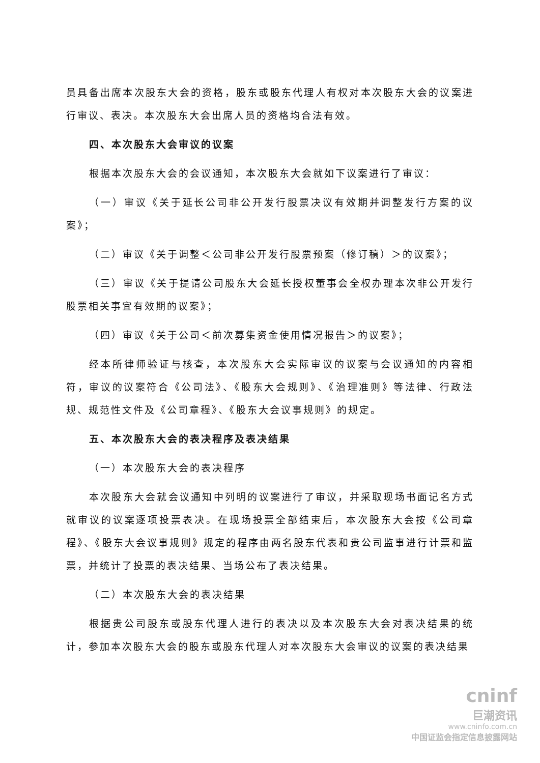员具备出席本次股东大会的资格，股东或股东代理人有权对本次股东大会的议案进行审议、表决。本次股东大会出席人员的资格均合法有效。
四、本次股东大会审议的议案
根据本次股东大会的会议通知，本次股东大会就如下议案进行了审议：
（一）审议《关于延长公司非公开发行股票决议有效期并调整发行方案的议案》；
（二）审议《关于调整＜公司非公开发行股票预案（修订稿）＞的议案》；
（三）审议《关于提请公司股东大会延长授权董事会全权办理本次非公开发行股票相关事宜有效期的议案》；
（四）审议《关于公司＜前次募集资金使用情况报告＞的议案》；
经本所律师验证与核查，本次股东大会实际审议的议案与会议通知的内容相符，审议的议案符合《公司法》、《股东大会规则》、《治理准则》等法律、行政法规、规范性文件及《公司章程》、《股东大会议事规则》的规定。
五、本次股东大会的表决程序及表决结果
（一）本次股东大会的表决程序
本次股东大会就会议通知中列明的议案进行了审议，并采取现场书面记名方式就审议的议案逐项投票表决。在现场投票全部结束后，本次股东大会按《公司章程》、《股东大会议事规则》规定的程序由两名股东代表和贵公司监事进行计票和监票，并统计了投票的表决结果、当场公布了表决结果。
（二）本次股东大会的表决结果
根据贵公司股东或股东代理人进行的表决以及本次股东大会对表决结果的统计，参加本次股东大会的股东或股东代理人对本次股东大会审议的议案的表决结果
cninf
巨潮资讯
www.cninfo.com.cn
中国证监会指定信息披露网站